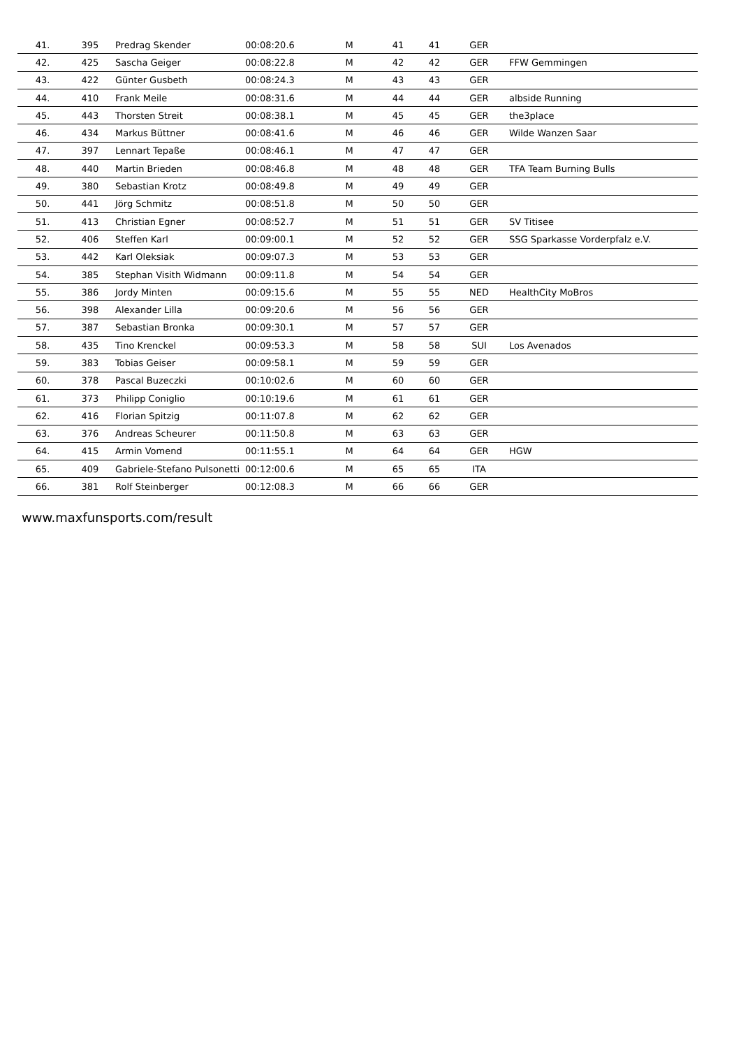| 41. | 395 | Predrag Skender | 00:08:20.6 | M | 41 | 41 | GER | |
| 42. | 425 | Sascha Geiger | 00:08:22.8 | M | 42 | 42 | GER | FFW Gemmingen |
| 43. | 422 | Günter Gusbeth | 00:08:24.3 | M | 43 | 43 | GER | |
| 44. | 410 | Frank Meile | 00:08:31.6 | M | 44 | 44 | GER | albside Running |
| 45. | 443 | Thorsten Streit | 00:08:38.1 | M | 45 | 45 | GER | the3place |
| 46. | 434 | Markus Büttner | 00:08:41.6 | M | 46 | 46 | GER | Wilde Wanzen Saar |
| 47. | 397 | Lennart Tepaße | 00:08:46.1 | M | 47 | 47 | GER | |
| 48. | 440 | Martin Brieden | 00:08:46.8 | M | 48 | 48 | GER | TFA Team Burning Bulls |
| 49. | 380 | Sebastian Krotz | 00:08:49.8 | M | 49 | 49 | GER | |
| 50. | 441 | Jörg Schmitz | 00:08:51.8 | M | 50 | 50 | GER | |
| 51. | 413 | Christian Egner | 00:08:52.7 | M | 51 | 51 | GER | SV Titisee |
| 52. | 406 | Steffen Karl | 00:09:00.1 | M | 52 | 52 | GER | SSG Sparkasse Vorderpfalz e.V. |
| 53. | 442 | Karl Oleksiak | 00:09:07.3 | M | 53 | 53 | GER | |
| 54. | 385 | Stephan Visith Widmann | 00:09:11.8 | M | 54 | 54 | GER | |
| 55. | 386 | Jordy Minten | 00:09:15.6 | M | 55 | 55 | NED | HealthCity MoBros |
| 56. | 398 | Alexander Lilla | 00:09:20.6 | M | 56 | 56 | GER | |
| 57. | 387 | Sebastian Bronka | 00:09:30.1 | M | 57 | 57 | GER | |
| 58. | 435 | Tino Krenckel | 00:09:53.3 | M | 58 | 58 | SUI | Los Avenados |
| 59. | 383 | Tobias Geiser | 00:09:58.1 | M | 59 | 59 | GER | |
| 60. | 378 | Pascal Buzeczki | 00:10:02.6 | M | 60 | 60 | GER | |
| 61. | 373 | Philipp Coniglio | 00:10:19.6 | M | 61 | 61 | GER | |
| 62. | 416 | Florian Spitzig | 00:11:07.8 | M | 62 | 62 | GER | |
| 63. | 376 | Andreas Scheurer | 00:11:50.8 | M | 63 | 63 | GER | |
| 64. | 415 | Armin Vomend | 00:11:55.1 | M | 64 | 64 | GER | HGW |
| 65. | 409 | Gabriele-Stefano Pulsonetti | 00:12:00.6 | M | 65 | 65 | ITA | |
| 66. | 381 | Rolf Steinberger | 00:12:08.3 | M | 66 | 66 | GER | |
www.maxfunsports.com/result